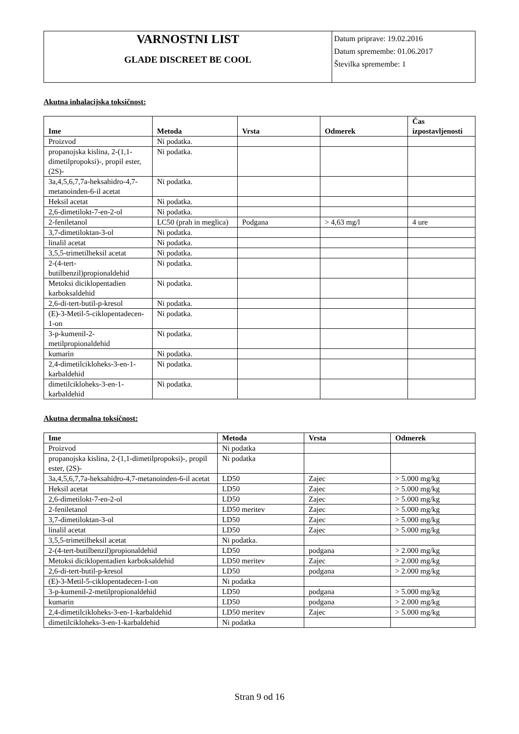| VARNOSTNI LIST GLADE DISCREET BE COOL | Datum priprave: 19.02.2016 Datum spremembe: 01.06.2017 Številka spremembe: 1 |
Akutna inhalacijska toksičnost:
| Ime | Metoda | Vrsta | Odmerek | Čas izpostavljenosti |
| --- | --- | --- | --- | --- |
| Proizvod | Ni podatka. | | | |
| propanojska kislina, 2-(1,1-dimetilpropoksi)-, propil ester, (2S)- | Ni podatka. | | | |
| 3a,4,5,6,7,7a-heksahidro-4,7-metanoinden-6-il acetat | Ni podatka. | | | |
| Heksil acetat | Ni podatka. | | | |
| 2,6-dimetilokt-7-en-2-ol | Ni podatka. | | | |
| 2-feniletanol | LC50 (prah in meglica) | Podgana | > 4,63 mg/l | 4 ure |
| 3,7-dimetiloktan-3-ol | Ni podatka. | | | |
| linalil acetat | Ni podatka. | | | |
| 3,5,5-trimetilheksil acetat | Ni podatka. | | | |
| 2-(4-tert-butilbenzil)propionaldehid | Ni podatka. | | | |
| Metoksi diciklopentadien karboksaldehid | Ni podatka. | | | |
| 2,6-di-tert-butil-p-kresol | Ni podatka. | | | |
| (E)-3-Metil-5-ciklopentadecen-1-on | Ni podatka. | | | |
| 3-p-kumenil-2-metilpropionaldehid | Ni podatka. | | | |
| kumarin | Ni podatka. | | | |
| 2,4-dimetilcikloheks-3-en-1-karbaldehid | Ni podatka. | | | |
| dimetilcikloheks-3-en-1-karbaldehid | Ni podatka. | | | |
Akutna dermalna toksičnost:
| Ime | Metoda | Vrsta | Odmerek |
| --- | --- | --- | --- |
| Proizvod | Ni podatka | | |
| propanojska kislina, 2-(1,1-dimetilpropoksi)-, propil ester, (2S)- | Ni podatka | | |
| 3a,4,5,6,7,7a-heksahidro-4,7-metanoinden-6-il acetat | LD50 | Zajec | > 5.000 mg/kg |
| Heksil acetat | LD50 | Zajec | > 5.000 mg/kg |
| 2,6-dimetilokt-7-en-2-ol | LD50 | Zajec | > 5.000 mg/kg |
| 2-feniletanol | LD50 meritev | Zajec | > 5.000 mg/kg |
| 3,7-dimetiloktan-3-ol | LD50 | Zajec | > 5.000 mg/kg |
| linalil acetat | LD50 | Zajec | > 5.000 mg/kg |
| 3,5,5-trimetilheksil acetat | Ni podatka. | | |
| 2-(4-tert-butilbenzil)propionaldehid | LD50 | podgana | > 2.000 mg/kg |
| Metoksi diciklopentadien karboksaldehid | LD50 meritev | Zajec | > 2.000 mg/kg |
| 2,6-di-tert-butil-p-kresol | LD50 | podgana | > 2.000 mg/kg |
| (E)-3-Metil-5-ciklopentadecen-1-on | Ni podatka | | |
| 3-p-kumenil-2-metilpropionaldehid | LD50 | podgana | > 5.000 mg/kg |
| kumarin | LD50 | podgana | > 2.000 mg/kg |
| 2,4-dimetilcikloheks-3-en-1-karbaldehid | LD50 meritev | Zajec | > 5.000 mg/kg |
| dimetilcikloheks-3-en-1-karbaldehid | Ni podatka | | |
Stran 9 od 16